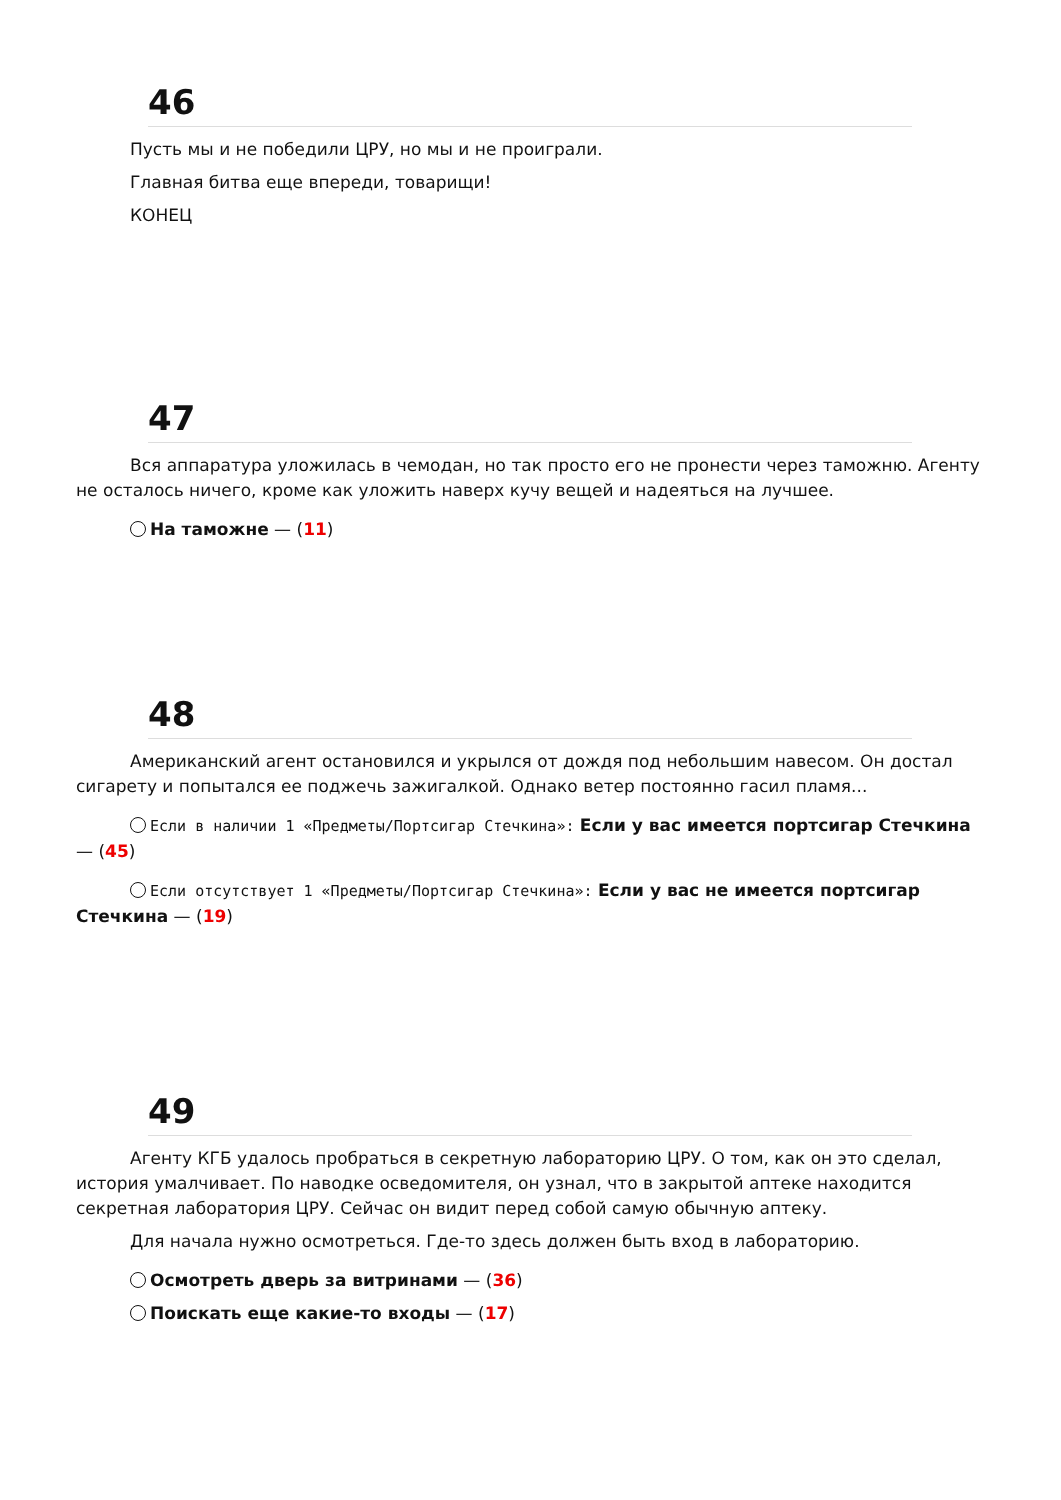46
Пусть мы и не победили ЦРУ, но мы и не проиграли.
Главная битва еще впереди, товарищи!
КОНЕЦ
47
Вся аппаратура уложилась в чемодан, но так просто его не пронести через таможню. Агенту не осталось ничего, кроме как уложить наверх кучу вещей и надеяться на лучшее.
На таможне — (11)
48
Американский агент остановился и укрылся от дождя под небольшим навесом. Он достал сигарету и попытался ее поджечь зажигалкой. Однако ветер постоянно гасил пламя...
Если в наличии 1 «Предметы/Портсигар Стечкина»: Если у вас имеется портсигар Стечкина — (45)
Если отсутствует 1 «Предметы/Портсигар Стечкина»: Если у вас не имеется портсигар Стечкина — (19)
49
Агенту КГБ удалось пробраться в секретную лабораторию ЦРУ. О том, как он это сделал, история умалчивает. По наводке осведомителя, он узнал, что в закрытой аптеке находится секретная лаборатория ЦРУ. Сейчас он видит перед собой самую обычную аптеку.
Для начала нужно осмотреться. Где-то здесь должен быть вход в лабораторию.
Осмотреть дверь за витринами — (36)
Поискать еще какие-то входы — (17)